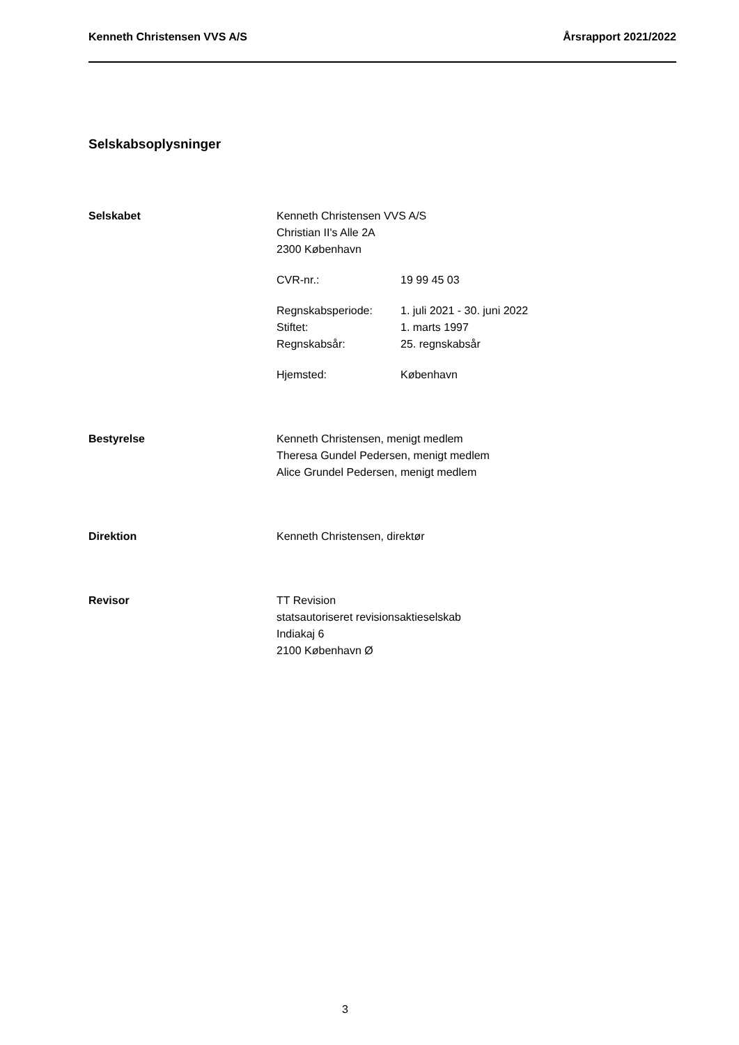Kenneth Christensen VVS A/S Årsrapport 2021/2022
Selskabsoplysninger
Selskabet Kenneth Christensen VVS A/S
Christian II's Alle 2A
2300 København
CVR-nr.: 19 99 45 03
Regnskabsperiode: 1. juli 2021 - 30. juni 2022
Stiftet: 1. marts 1997
Regnskabsår: 25. regnskabsår
Hjemsted: København
Bestyrelse Kenneth Christensen, menigt medlem
Theresa Gundel Pedersen, menigt medlem
Alice Grundel Pedersen, menigt medlem
Direktion Kenneth Christensen, direktør
Revisor TT Revision
statsautoriseret revisionsaktieselskab
Indiakaj 6
2100 København Ø
3